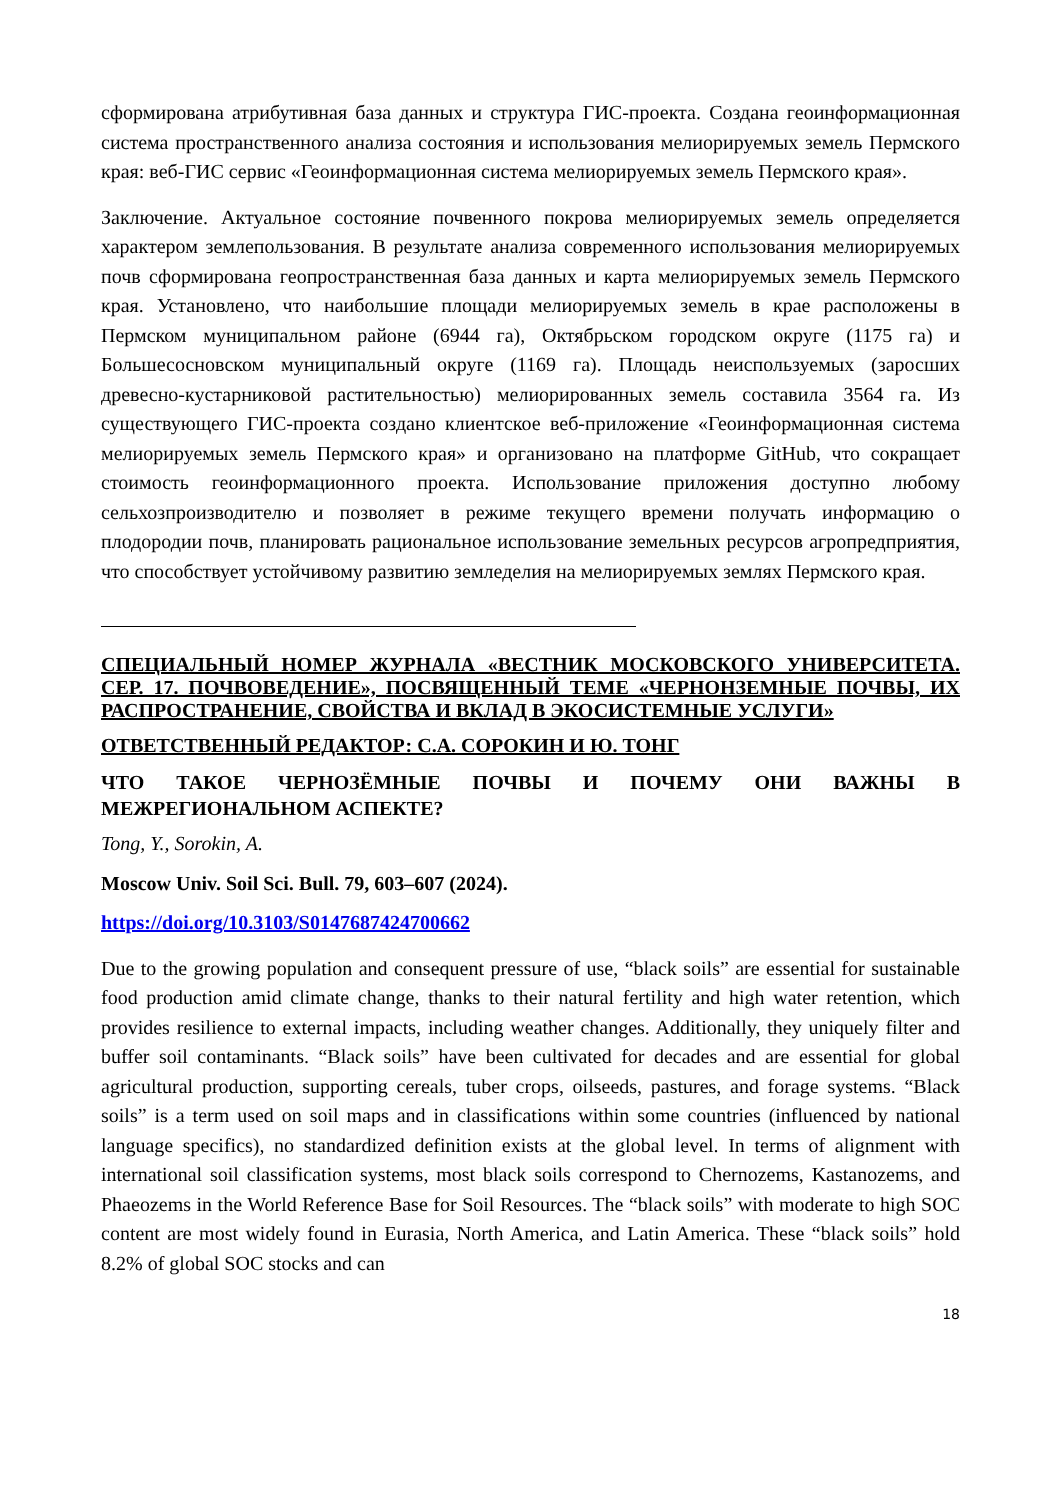сформирована атрибутивная база данных и структура ГИС-проекта. Создана геоинформационная система пространственного анализа состояния и использования мелиорируемых земель Пермского края: веб-ГИС сервис «Геоинформационная система мелиорируемых земель Пермского края».
Заключение. Актуальное состояние почвенного покрова мелиорируемых земель определяется характером землепользования. В результате анализа современного использования мелиорируемых почв сформирована геопространственная база данных и карта мелиорируемых земель Пермского края. Установлено, что наибольшие площади мелиорируемых земель в крае расположены в Пермском муниципальном районе (6944 га), Октябрьском городском округе (1175 га) и Большесосновском муниципальный округе (1169 га). Площадь неиспользуемых (заросших древесно-кустарниковой растительностью) мелиорированных земель составила 3564 га. Из существующего ГИС-проекта создано клиентское веб-приложение «Геоинформационная система мелиорируемых земель Пермского края» и организовано на платформе GitHub, что сокращает стоимость геоинформационного проекта. Использование приложения доступно любому сельхозпроизводителю и позволяет в режиме текущего времени получать информацию о плодородии почв, планировать рациональное использование земельных ресурсов агропредприятия, что способствует устойчивому развитию земледелия на мелиорируемых землях Пермского края.
СПЕЦИАЛЬНЫЙ НОМЕР ЖУРНАЛА «ВЕСТНИК МОСКОВСКОГО УНИВЕРСИТЕТА. СЕР. 17. ПОЧВОВЕДЕНИЕ», ПОСВЯЩЕННЫЙ ТЕМЕ «ЧЕРНОНЗЕМНЫЕ ПОЧВЫ, ИХ РАСПРОСТРАНЕНИЕ, СВОЙСТВА И ВКЛАД В ЭКОСИСТЕМНЫЕ УСЛУГИ»
ОТВЕТСТВЕННЫЙ РЕДАКТОР: С.А. СОРОКИН И Ю. ТОНГ
ЧТО ТАКОЕ ЧЕРНОЗЁМНЫЕ ПОЧВЫ И ПОЧЕМУ ОНИ ВАЖНЫ В МЕЖРЕГИОНАЛЬНОМ АСПЕКТЕ?
Tong, Y., Sorokin, A.
Moscow Univ. Soil Sci. Bull. 79, 603–607 (2024).
https://doi.org/10.3103/S0147687424700662
Due to the growing population and consequent pressure of use, “black soils” are essential for sustainable food production amid climate change, thanks to their natural fertility and high water retention, which provides resilience to external impacts, including weather changes. Additionally, they uniquely filter and buffer soil contaminants. “Black soils” have been cultivated for decades and are essential for global agricultural production, supporting cereals, tuber crops, oilseeds, pastures, and forage systems. “Black soils” is a term used on soil maps and in classifications within some countries (influenced by national language specifics), no standardized definition exists at the global level. In terms of alignment with international soil classification systems, most black soils correspond to Chernozems, Kastanozems, and Phaeozems in the World Reference Base for Soil Resources. The “black soils” with moderate to high SOC content are most widely found in Eurasia, North America, and Latin America. These “black soils” hold 8.2% of global SOC stocks and can
18